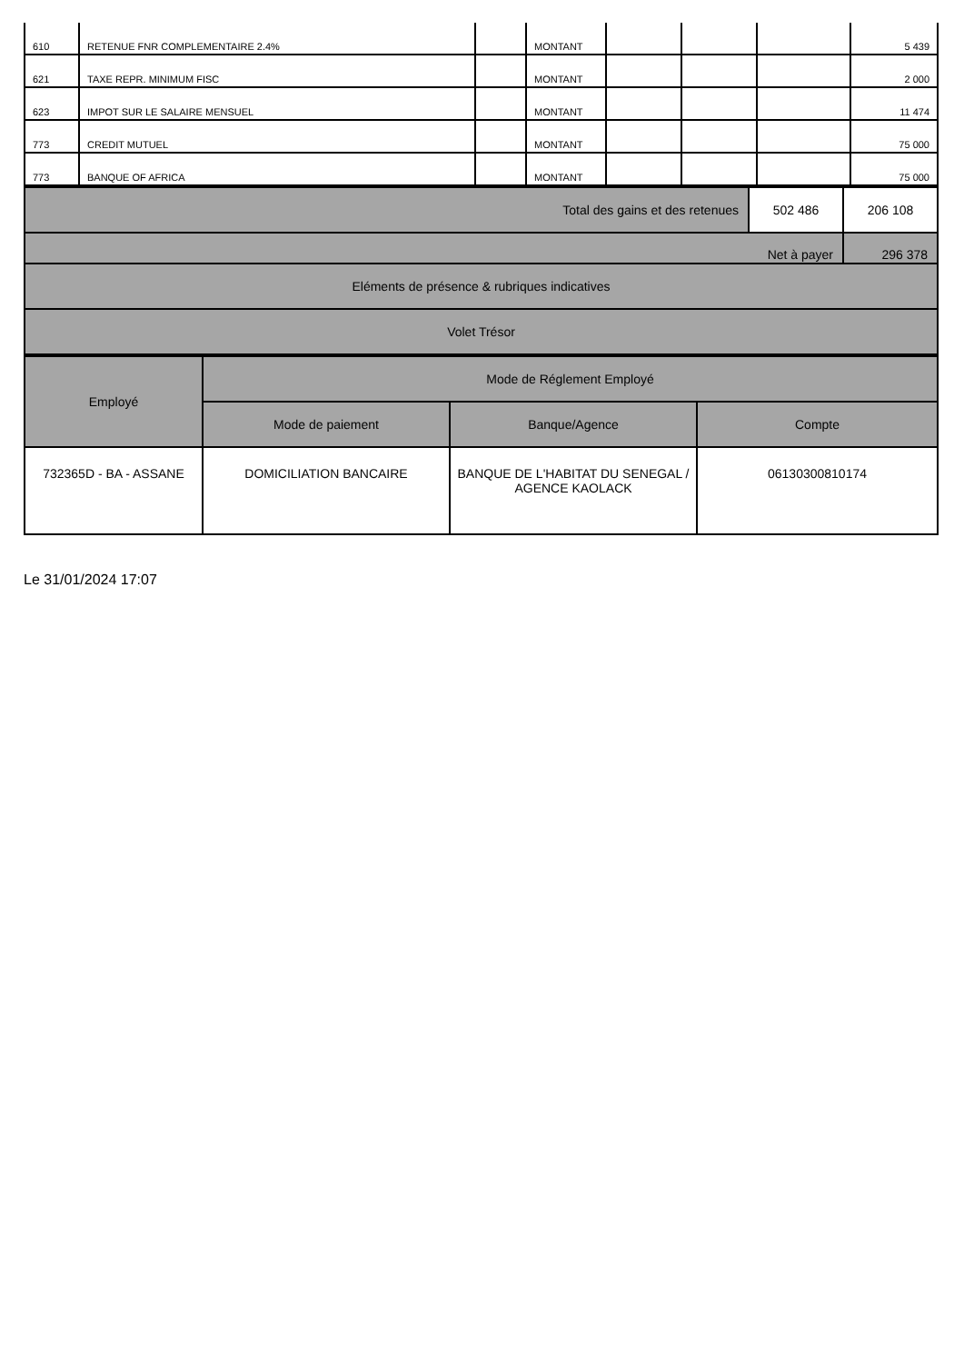| 610 | RETENUE FNR COMPLEMENTAIRE 2.4% | | MONTANT | | | | 5 439 |
| 621 | TAXE REPR. MINIMUM FISC | | MONTANT | | | | 2 000 |
| 623 | IMPOT SUR LE SALAIRE MENSUEL | | MONTANT | | | | 11 474 |
| 773 | CREDIT MUTUEL | | MONTANT | | | | 75 000 |
| 773 | BANQUE OF AFRICA | | MONTANT | | | | 75 000 |
| Total des gains et des retenues | 502 486 | 206 108 |
| Net à payer | | 296 378 |
| Eléments de présence & rubriques indicatives | | |
| Volet Trésor | | |
| Employé | Mode de Réglement Employé | | |
| --- | --- | --- | --- |
| | Mode de paiement | Banque/Agence | Compte |
| 732365D - BA - ASSANE | DOMICILIATION BANCAIRE | BANQUE DE L'HABITAT DU SENEGAL / AGENCE KAOLACK | 06130300810174 |
Le 31/01/2024 17:07